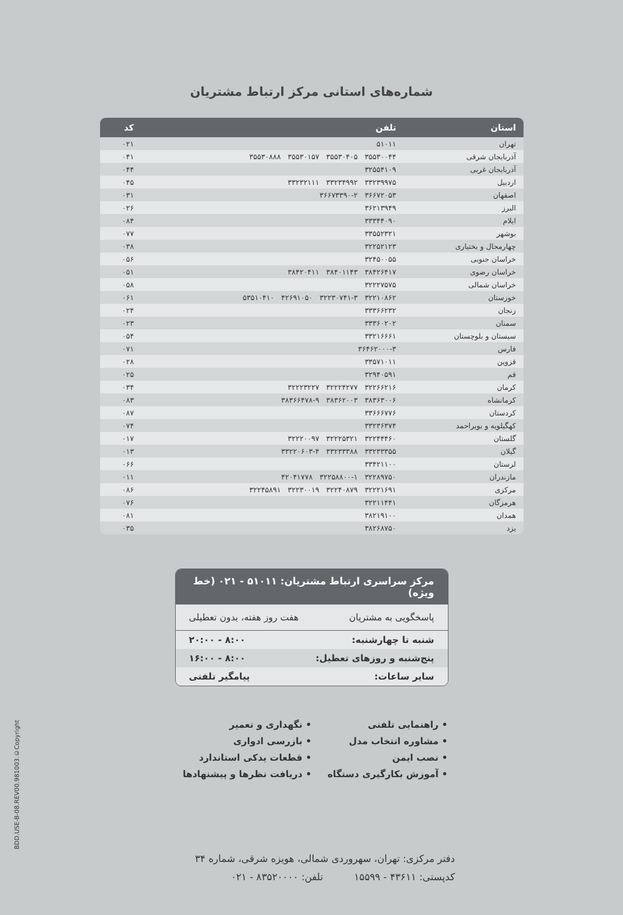شماره‌های استانی مرکز ارتباط مشتریان
| استان | تلفن | کد |
| --- | --- | --- |
| تهران | ۵۱۰۱۱ | ۰۲۱ |
| آذربایجان شرقی | ۳۵۵۳۰۰۴۴ ۳۵۵۳۰۴۰۵ ۳۵۵۳۰۱۵۷ ۳۵۵۳۰۸۸۸ | ۰۴۱ |
| آذربایجان غربی | ۳۲۵۵۴۱۰۹ | ۰۴۴ |
| اردبیل | ۳۳۲۳۹۹۷۵ ۳۳۲۳۴۹۹۲ ۳۳۲۳۲۱۱۱ | ۰۴۵ |
| اصفهان | ۳۶۶۷۲۰۵۳ ۳۶۶۷۳۳۹۰-۲ | ۰۳۱ |
| البرز | ۳۶۲۱۳۹۴۹ | ۰۲۶ |
| ایلام | ۳۳۳۴۴۰۹۰ | ۰۸۴ |
| بوشهر | ۳۳۵۵۲۳۲۱ | ۰۷۷ |
| چهارمحال و بختیاری | ۳۲۲۵۲۱۲۳ | ۰۳۸ |
| خراسان جنوبی | ۳۲۴۵۰۰۵۵ | ۰۵۶ |
| خراسان رضوی | ۳۸۴۲۶۴۱۷ ۳۸۴۰۱۱۴۳ ۳۸۴۲۰۴۱۱ | ۰۵۱ |
| خراسان شمالی | ۳۲۲۲۷۵۷۵ | ۰۵۸ |
| خوزستان | ۳۲۲۱۰۸۶۲ ۳۲۲۳۰۷۴۱-۳ ۴۲۶۹۱۰۵۰ ۵۳۵۱۰۴۱۰ | ۰۶۱ |
| زنجان | ۳۳۳۶۶۲۳۲ | ۰۲۴ |
| سمنان | ۳۳۳۶۰۲۰۲ | ۰۲۳ |
| سیستان و بلوچستان | ۳۳۲۱۶۶۶۱ | ۰۵۴ |
| فارس | ۳۶۴۶۲۰۰۰-۳ | ۰۷۱ |
| قزوین | ۳۳۵۷۱۰۱۱ | ۰۲۸ |
| قم | ۳۲۹۴۰۵۹۱ | ۰۲۵ |
| کرمان | ۳۲۲۶۶۲۱۶ ۳۲۲۲۴۲۷۷ ۳۲۲۲۳۲۲۷ | ۰۳۴ |
| کرمانشاه | ۳۸۳۶۳۰۰۶ ۳۸۳۶۲۰۰۳ ۳۸۳۶۶۴۷۸-۹ | ۰۸۳ |
| کردستان | ۳۳۶۶۶۷۷۶ | ۰۸۷ |
| کهگیلویه و بویراحمد | ۳۳۲۳۶۳۷۴ | ۰۷۴ |
| گلستان | ۳۲۲۴۴۴۶۰ ۳۲۲۲۵۳۲۱ ۳۲۲۲۰۰۹۷ | ۰۱۷ |
| گیلان | ۳۳۲۳۳۳۵۵ ۳۳۲۳۳۳۸۸ ۳۳۲۲۰۶۰۳-۴ | ۰۱۳ |
| لرستان | ۳۳۴۲۱۱۰۰ | ۰۶۶ |
| مازندران | ۳۲۲۸۹۷۵۰ ۳۲۲۵۸۸۰۰-۱ ۴۲۰۴۱۷۷۸ | ۰۱۱ |
| مرکزی | ۳۲۲۲۱۶۹۱ ۳۲۲۴۰۸۷۹ ۳۲۲۳۰۰۱۹ ۳۲۲۴۵۸۹۱ | ۰۸۶ |
| هرمزگان | ۳۲۲۱۱۴۴۱ | ۰۷۶ |
| همدان | ۳۸۲۱۹۱۰۰ | ۰۸۱ |
| یزد | ۳۸۲۶۸۷۵۰ | ۰۳۵ |
مرکز سراسری ارتباط مشتریان: ۵۱۰۱۱ - ۰۲۱ (خط ویژه)
پاسخگویی به مشتریان هفت روز هفته، بدون تعطیلی
شنبه تا چهارشنبه: ۸:۰۰ - ۲۰:۰۰
پنج‌شنبه و روزهای تعطیل: ۸:۰۰ - ۱۶:۰۰
سایر ساعات: پیامگیر تلفنی
• راهنمایی تلفنی
• مشاوره انتخاب مدل
• نصب ایمن
• آموزش بکارگیری دستگاه
• نگهداری و تعمیر
• بازرسی ادواری
• قطعات یدکی استاندارد
• دریافت نظرها و پیشنهادها
دفتر مرکزی: تهران، سهروردی شمالی، هویزه شرقی، شماره ۳۴
کدپستی: ۴۳۶۱۱ - ۱۵۵۹۹ تلفن: ۸۳۵۲۰۰۰۰ - ۰۲۱
BDD.USE-B-08.REV00.981003.©Copyright